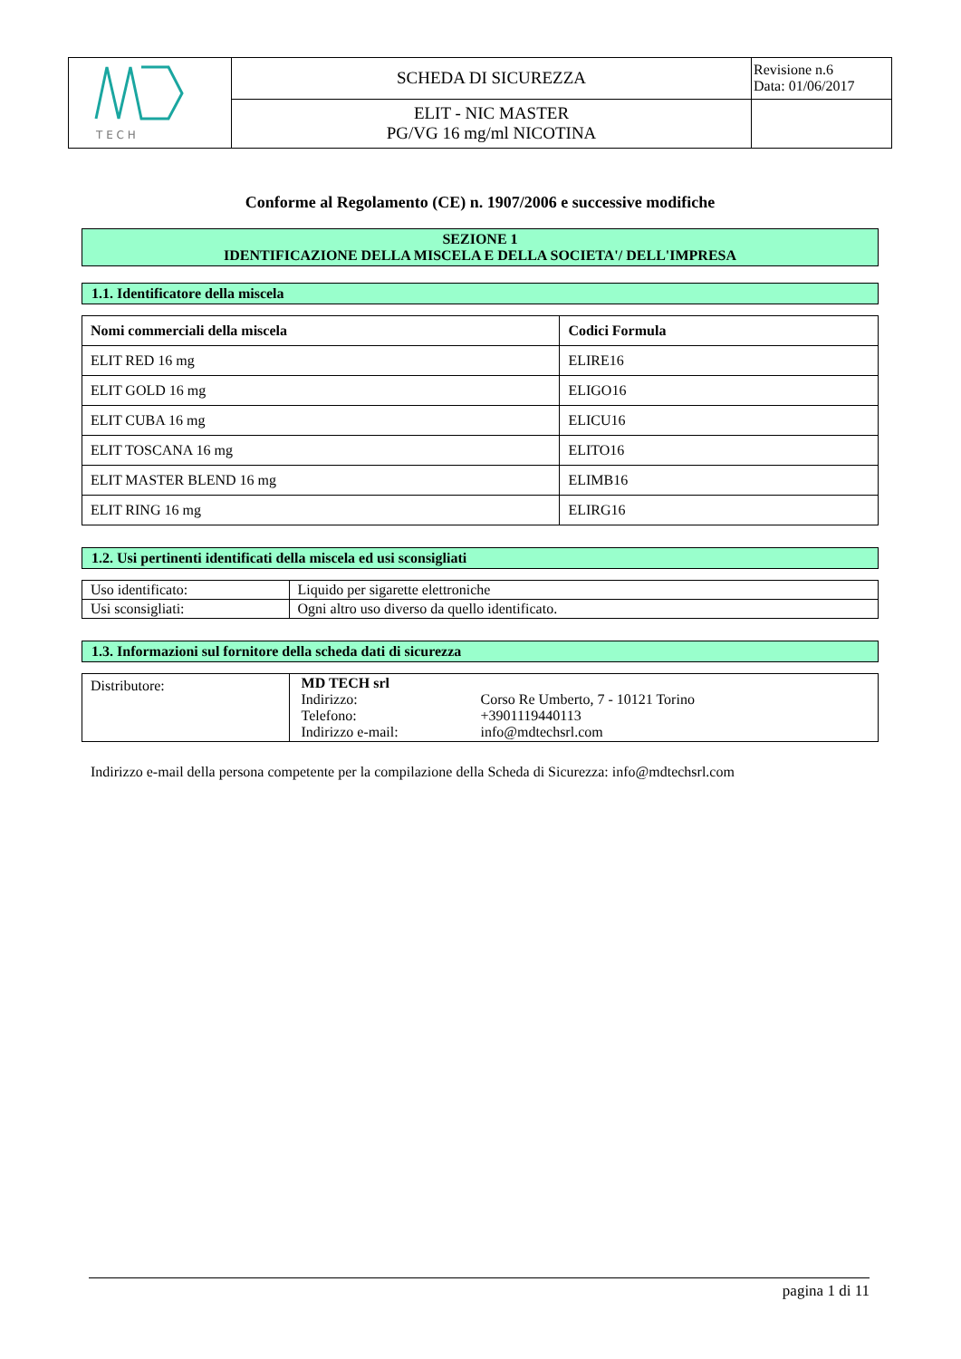| T E C H | SCHEDA DI SICUREZZA | Revisione n.6 Data: 01/06/2017 |
| | ELIT - NIC MASTER PG/VG 16 mg/ml NICOTINA | |
Conforme al Regolamento (CE) n. 1907/2006 e successive modifiche
SEZIONE 1
IDENTIFICAZIONE DELLA MISCELA E DELLA SOCIETA'/ DELL'IMPRESA
1.1. Identificatore della miscela
| Nomi commerciali della miscela | Codici Formula |
| --- | --- |
| ELIT RED 16 mg | ELIRE16 |
| ELIT GOLD 16 mg | ELIGO16 |
| ELIT CUBA 16 mg | ELICU16 |
| ELIT TOSCANA 16 mg | ELITO16 |
| ELIT MASTER BLEND 16 mg | ELIMB16 |
| ELIT RING 16 mg | ELIRG16 |
1.2. Usi pertinenti identificati della miscela ed usi sconsigliati
| Uso identificato: | Liquido per sigarette elettroniche |
| Usi sconsigliati: | Ogni altro uso diverso da quello identificato. |
1.3. Informazioni sul fornitore della scheda dati di sicurezza
| Distributore: | / MD TECH srl / / / Indirizzo: / Corso Re Umberto, 7 - 10121 Torino / / Telefono: / +3901119440113 / / Indirizzo e-mail: / info@mdtechsrl.com / |
Indirizzo e-mail della persona competente per la compilazione della Scheda di Sicurezza: info@mdtechsrl.com
pagina 1 di 11